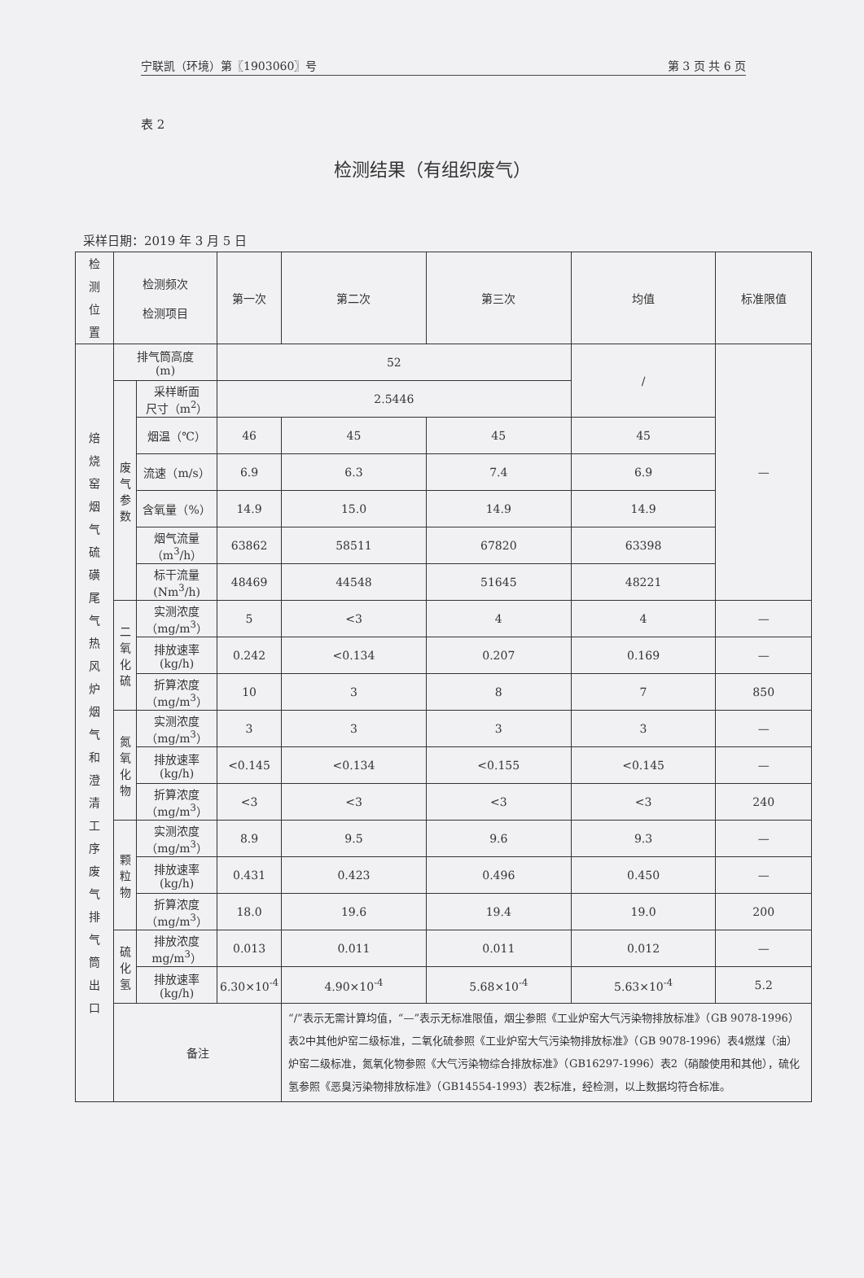宁联凯（环境）第〖1903060〗号 第 3 页 共 6 页
表 2
检测结果（有组织废气）
采样日期：2019 年 3 月 5 日
| 检 测 位 置 | 检测频次 检测项目 | | 第一次 | 第二次 | 第三次 | 均值 | 标准限值 |
| --- | --- | --- | --- | --- | --- | --- | --- |
| 焙 烧 窑 烟 气 硫 磺 尾 气 热 风 炉 烟 气 和 澄 清 工 序 废 气 排 气 筒 出 口 | 排气筒高度 (m) | | 52 | | | / | — |
| | 废 气 参 数 | 采样断面 尺寸（m<sup>2</sup>） | 2.5446 | | | | |
| | | 烟温（℃） | 46 | 45 | 45 | 45 | |
| | | 流速（m/s） | 6.9 | 6.3 | 7.4 | 6.9 | |
| | | 含氧量（%） | 14.9 | 15.0 | 14.9 | 14.9 | |
| | | 烟气流量（m<sup>3</sup>/h） | 63862 | 58511 | 67820 | 63398 | |
| | | 标干流量(Nm<sup>3</sup>/h) | 48469 | 44548 | 51645 | 48221 | |
| | 二氧 化硫 | 实测浓度（mg/m<sup>3</sup>） | 5 | <3 | 4 | 4 | — |
| | | 排放速率(kg/h) | 0.242 | <0.134 | 0.207 | 0.169 | — |
| | | 折算浓度（mg/m<sup>3</sup>） | 10 | 3 | 8 | 7 | 850 |
| | 氮氧 化物 | 实测浓度（mg/m<sup>3</sup>） | 3 | 3 | 3 | 3 | — |
| | | 排放速率(kg/h) | <0.145 | <0.134 | <0.155 | <0.145 | — |
| | | 折算浓度（mg/m<sup>3</sup>） | <3 | <3 | <3 | <3 | 240 |
| | 颗 粒 物 | 实测浓度（mg/m<sup>3</sup>） | 8.9 | 9.5 | 9.6 | 9.3 | — |
| | | 排放速率(kg/h) | 0.431 | 0.423 | 0.496 | 0.450 | — |
| | | 折算浓度（mg/m<sup>3</sup>） | 18.0 | 19.6 | 19.4 | 19.0 | 200 |
| | 硫化氢 | 排放浓度 mg/m<sup>3</sup>） | 0.013 | 0.011 | 0.011 | 0.012 | — |
| | | 排放速率(kg/h) | 6.30×10<sup>-4</sup> | 4.90×10<sup>-4</sup> | 5.68×10<sup>-4</sup> | 5.63×10<sup>-4</sup> | 5.2 |
| | 备注 | | | “/”表示无需计算均值，“—”表示无标准限值，烟尘参照《工业炉窑大气污染物排放标准》（GB 9078-1996）表2中其他炉窑二级标准，二氧化硫参照《工业炉窑大气污染物排放标准》（GB 9078-1996）表4燃煤（油）炉窑二级标准，氮氧化物参照《大气污染物综合排放标准》（GB16297-1996）表2（硝酸使用和其他），硫化氢参照《恶臭污染物排放标准》（GB14554-1993）表2标准，经检测，以上数据均符合标准。 | | | |